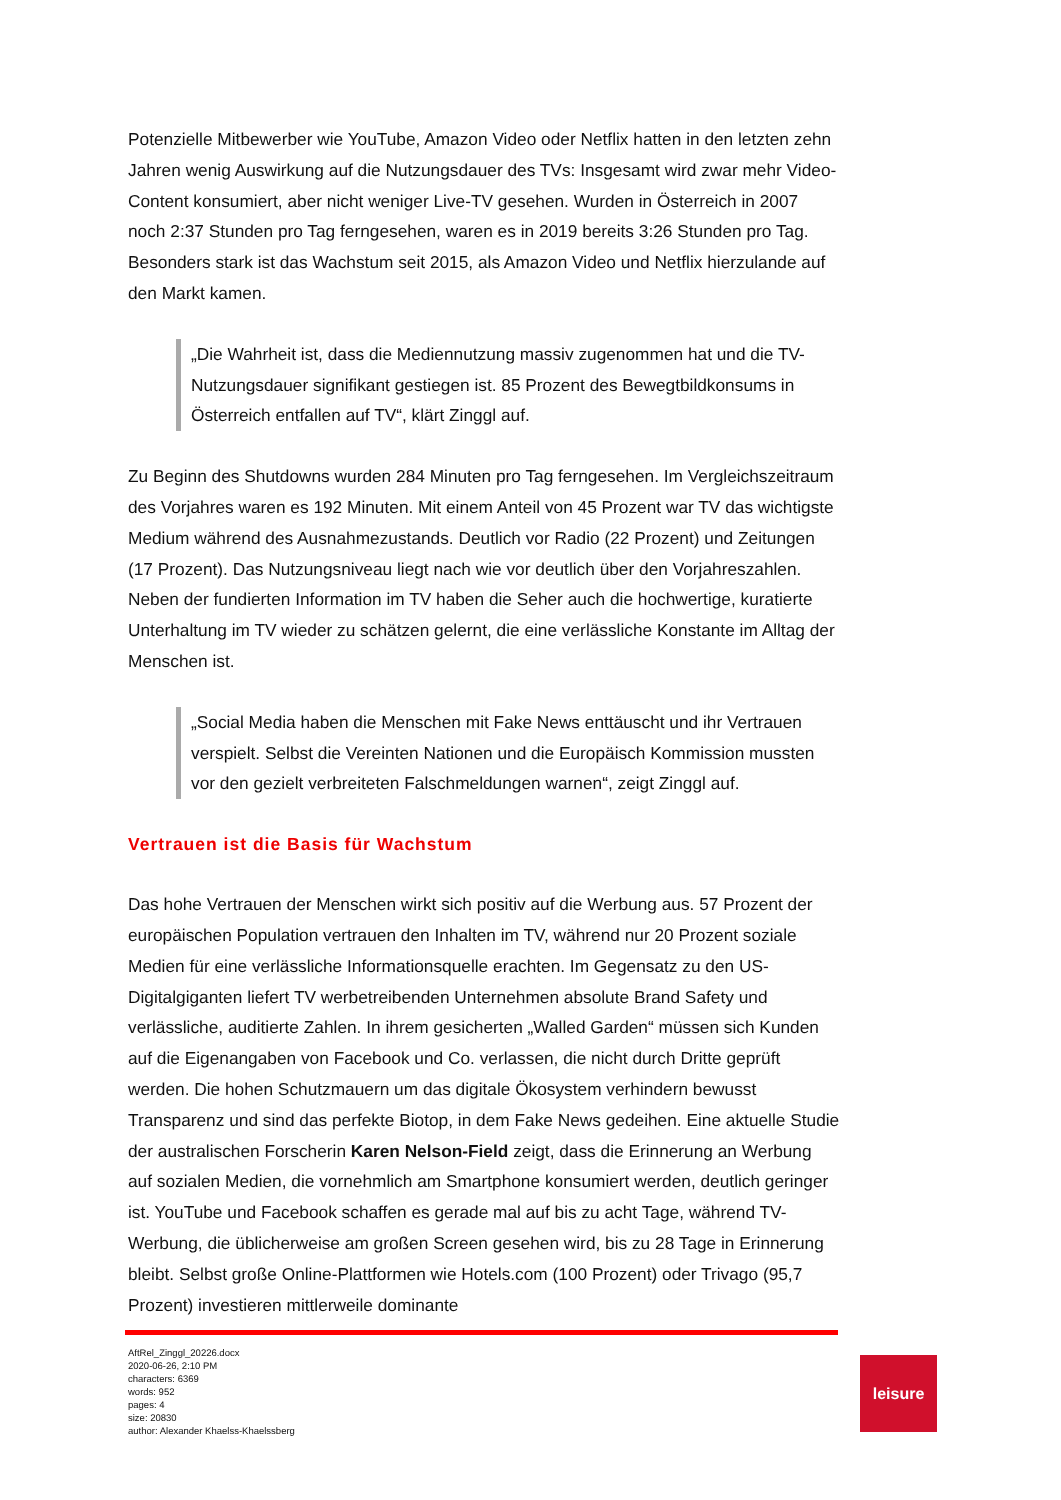Potenzielle Mitbewerber wie YouTube, Amazon Video oder Netflix hatten in den letzten zehn Jahren wenig Auswirkung auf die Nutzungsdauer des TVs: Insgesamt wird zwar mehr Video-Content konsumiert, aber nicht weniger Live-TV gesehen. Wurden in Österreich in 2007 noch 2:37 Stunden pro Tag ferngesehen, waren es in 2019 bereits 3:26 Stunden pro Tag. Besonders stark ist das Wachstum seit 2015, als Amazon Video und Netflix hierzulande auf den Markt kamen.
„Die Wahrheit ist, dass die Mediennutzung massiv zugenommen hat und die TV-Nutzungsdauer signifikant gestiegen ist. 85 Prozent des Bewegtbildkonsums in Österreich entfallen auf TV“, klärt Zinggl auf.
Zu Beginn des Shutdowns wurden 284 Minuten pro Tag ferngesehen. Im Vergleichszeitraum des Vorjahres waren es 192 Minuten. Mit einem Anteil von 45 Prozent war TV das wichtigste Medium während des Ausnahmezustands. Deutlich vor Radio (22 Prozent) und Zeitungen (17 Prozent). Das Nutzungsniveau liegt nach wie vor deutlich über den Vorjahreszahlen. Neben der fundierten Information im TV haben die Seher auch die hochwertige, kuratierte Unterhaltung im TV wieder zu schätzen gelernt, die eine verlässliche Konstante im Alltag der Menschen ist.
„Social Media haben die Menschen mit Fake News enttäuscht und ihr Vertrauen verspielt. Selbst die Vereinten Nationen und die Europäisch Kommission mussten vor den gezielt verbreiteten Falschmeldungen warnen“, zeigt Zinggl auf.
Vertrauen ist die Basis für Wachstum
Das hohe Vertrauen der Menschen wirkt sich positiv auf die Werbung aus. 57 Prozent der europäischen Population vertrauen den Inhalten im TV, während nur 20 Prozent soziale Medien für eine verlässliche Informationsquelle erachten. Im Gegensatz zu den US-Digitalgiganten liefert TV werbetreibenden Unternehmen absolute Brand Safety und verlässliche, auditierte Zahlen. In ihrem gesicherten „Walled Garden“ müssen sich Kunden auf die Eigenangaben von Facebook und Co. verlassen, die nicht durch Dritte geprüft werden. Die hohen Schutzmauern um das digitale Ökosystem verhindern bewusst Transparenz und sind das perfekte Biotop, in dem Fake News gedeihen. Eine aktuelle Studie der australischen Forscherin Karen Nelson-Field zeigt, dass die Erinnerung an Werbung auf sozialen Medien, die vornehmlich am Smartphone konsumiert werden, deutlich geringer ist. YouTube und Facebook schaffen es gerade mal auf bis zu acht Tage, während TV-Werbung, die üblicherweise am großen Screen gesehen wird, bis zu 28 Tage in Erinnerung bleibt. Selbst große Online-Plattformen wie Hotels.com (100 Prozent) oder Trivago (95,7 Prozent) investieren mittlerweile dominante
AftRel_Zinggl_20226.docx
2020-06-26, 2:10 PM
characters: 6369
words: 952
pages: 4
size: 20830
author: Alexander Khaelss-Khaelssberg
leisure